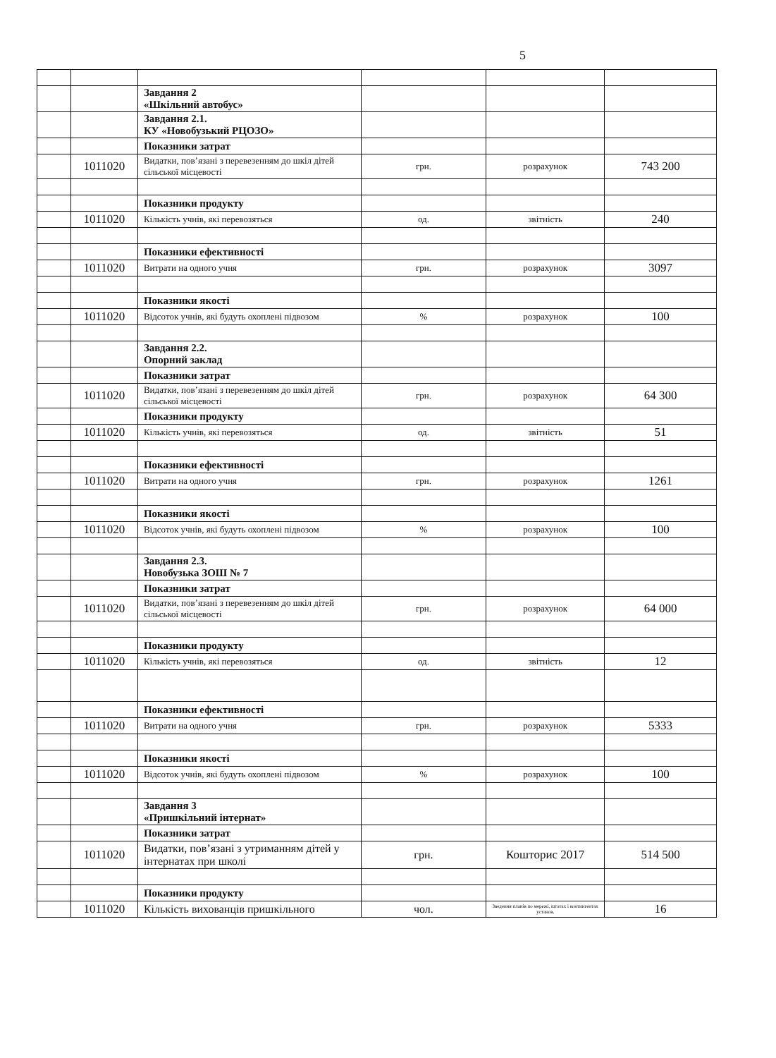5
| | | Завдання 2 «Шкільний автобус» | | | |
| | | Завдання 2.1. КУ «Новобузький РЦОЗО» | | | |
| | | Показники затрат | | | |
| | 1011020 | Видатки, пов’язані з перевезенням до шкіл дітей сільської місцевості | грн. | розрахунок | 743 200 |
| | | Показники продукту | | | |
| | 1011020 | Кількість учнів, які перевозяться | од. | звітність | 240 |
| | | Показники ефективності | | | |
| | 1011020 | Витрати на одного учня | грн. | розрахунок | 3097 |
| | | Показники якості | | | |
| | 1011020 | Відсоток учнів, які будуть охоплені підвозом | % | розрахунок | 100 |
| | | Завдання 2.2. Опорний заклад | | | |
| | | Показники затрат | | | |
| | 1011020 | Видатки, пов’язані з перевезенням до шкіл дітей сільської місцевості | грн. | розрахунок | 64 300 |
| | | Показники продукту | | | |
| | 1011020 | Кількість учнів, які перевозяться | од. | звітність | 51 |
| | | Показники ефективності | | | |
| | 1011020 | Витрати на одного учня | грн. | розрахунок | 1261 |
| | | Показники якості | | | |
| | 1011020 | Відсоток учнів, які будуть охоплені підвозом | % | розрахунок | 100 |
| | | Завдання 2.3. Новобузька ЗОШ № 7 | | | |
| | | Показники затрат | | | |
| | 1011020 | Видатки, пов’язані з перевезенням до шкіл дітей сільської місцевості | грн. | розрахунок | 64 000 |
| | | Показники продукту | | | |
| | 1011020 | Кількість учнів, які перевозяться | од. | звітність | 12 |
| | | Показники ефективності | | | |
| | 1011020 | Витрати на одного учня | грн. | розрахунок | 5333 |
| | | Показники якості | | | |
| | 1011020 | Відсоток учнів, які будуть охоплені підвозом | % | розрахунок | 100 |
| | | Завдання 3 «Пришкільний інтернат» | | | |
| | | Показники затрат | | | |
| | 1011020 | Видатки, пов’язані з утриманням дітей у інтернатах при школі | грн. | Кошторис 2017 | 514 500 |
| | | Показники продукту | | | |
| | 1011020 | Кількість вихованців пришкільного | чол. | Зведення планів по мережі, штатах і контингентах установ, | 16 |